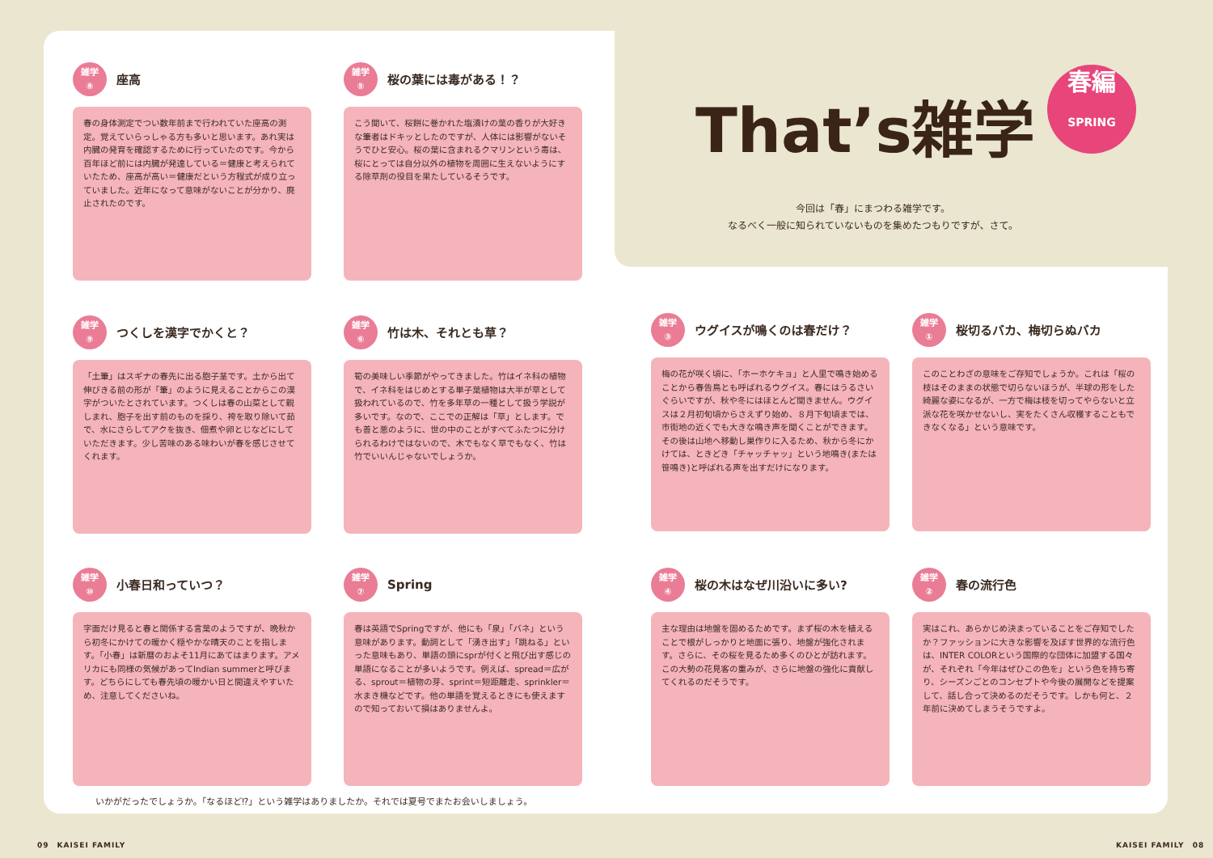That’s雑学
春編
SPRING
今回は「春」にまつわる雑学です。
なるべく一般に知られていないものを集めたつもりですが、さて。
雑学
⑧
座高
春の身体測定でつい数年前まで行われていた座高の測定。覚えていらっしゃる方も多いと思います。あれ実は内臓の発育を確認するために行っていたのです。今から百年ほど前には内臓が発達している＝健康と考えられていたため、座高が高い＝健康だという方程式が成り立っていました。近年になって意味がないことが分かり、廃止されたのです。
雑学
⑤
桜の葉には毒がある！？
こう聞いて、桜餅に巻かれた塩漬けの葉の香りが大好きな筆者はドキッとしたのですが、人体には影響がないそうでひと安心。桜の葉に含まれるクマリンという毒は、桜にとっては自分以外の植物を周囲に生えないようにする除草剤の役目を果たしているそうです。
雑学
⑨
つくしを漢字でかくと？
「土筆」はスギナの春先に出る胞子茎です。土から出て伸びきる前の形が「筆」のように見えることからこの漢字がついたとされています。つくしは春の山菜として親しまれ、胞子を出す前のものを採り、袴を取り除いて茹で、水にさらしてアクを抜き、佃煮や卵とじなどにしていただきます。少し苦味のある味わいが春を感じさせてくれます。
雑学
⑥
竹は木、それとも草？
筍の美味しい季節がやってきました。竹はイネ科の植物で、イネ科をはじめとする単子葉植物は大半が草として扱われているので、竹を多年草の一種として扱う学説が多いです。なので、ここでの正解は「草」とします。でも善と悪のように、世の中のことがすべてふたつに分けられるわけではないので、木でもなく草でもなく、竹は竹でいいんじゃないでしょうか。
雑学
③
ウグイスが鳴くのは春だけ？
梅の花が咲く頃に、「ホーホケキョ」と人里で鳴き始めることから春告鳥とも呼ばれるウグイス。春にはうるさいぐらいですが、秋や冬にはほとんど聞きません。ウグイスは２月初旬頃からさえずり始め、８月下旬頃までは、市街地の近くでも大きな鳴き声を聞くことができます。その後は山地へ移動し巣作りに入るため、秋から冬にかけては、ときどき「チャッチャッ」という地鳴き(または笹鳴き)と呼ばれる声を出すだけになります。
雑学
①
桜切るバカ、梅切らぬバカ
このことわざの意味をご存知でしょうか。これは「桜の枝はそのままの状態で切らないほうが、半球の形をした綺麗な姿になるが、一方で梅は枝を切ってやらないと立派な花を咲かせないし、実をたくさん収穫することもできなくなる」という意味です。
雑学
⑩
小春日和っていつ？
字面だけ見ると春と関係する言葉のようですが、晩秋から初冬にかけての暖かく穏やかな晴天のことを指します。「小春」は新暦のおよそ11月にあてはまります。アメリカにも同様の気候があってIndian summerと呼びます。どちらにしても春先頃の暖かい日と間違えやすいため、注意してくださいね。
雑学
⑦
Spring
春は英語でSpringですが、他にも「泉」「バネ」という意味があります。動詞として「湧き出す」「跳ねる」といった意味もあり、単語の頭にsprが付くと飛び出す感じの単語になることが多いようです。例えば、spread＝広がる、sprout＝植物の芽、sprint＝短距離走、sprinkler＝水まき機などです。他の単語を覚えるときにも使えますので知っておいて損はありませんよ。
雑学
④
桜の木はなぜ川沿いに多い?
主な理由は地盤を固めるためです。まず桜の木を植えることで根がしっかりと地面に張り、地盤が強化されます。さらに、その桜を見るため多くのひとが訪れます。この大勢の花見客の重みが、さらに地盤の強化に貢献してくれるのだそうです。
雑学
②
春の流行色
実はこれ、あらかじめ決まっていることをご存知でしたか？ファッションに大きな影響を及ぼす世界的な流行色は、INTER COLORという国際的な団体に加盟する国々が、それぞれ「今年はぜひこの色を」という色を持ち寄り、シーズンごとのコンセプトや今後の展開などを提案して、話し合って決めるのだそうです。しかも何と、２年前に決めてしまうそうですよ。
いかがだったでしょうか。「なるほど⁉」という雑学はありましたか。それでは夏号でまたお会いしましょう。
09　KAISEI FAMILY KAISEI FAMILY　08